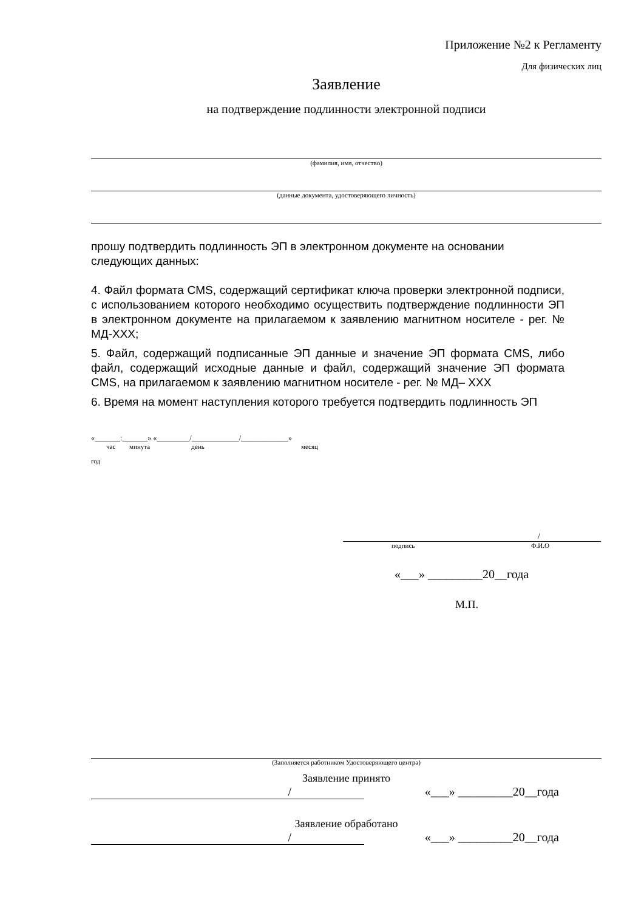Приложение №2 к Регламенту
Для физических лиц
Заявление
на подтверждение подлинности электронной подписи
(фамилия, имя, отчество)
(данные документа, удостоверяющего личность)
прошу подтвердить подлинность ЭП в электронном документе на основании следующих данных:
4. Файл формата CMS, содержащий сертификат ключа проверки электронной подписи, с использованием которого необходимо осуществить подтверждение подлинности ЭП в электронном документе на прилагаемом к заявлению магнитном носителе - рег. № МД-XXX;
5. Файл, содержащий подписанные ЭП данные и значение ЭП формата CMS, либо файл, содержащий исходные данные и файл, содержащий значение ЭП формата CMS, на прилагаемом к заявлению магнитном носителе - рег. № МД– XXX
6. Время на момент наступления которого требуется подтвердить подлинность ЭП
«_______:_______» «_________/_____________/_____________»
час минута день месяц
год
/
подпись Ф.И.О
«___» _________20__года
М.П.
(Заполняется работником Удостоверяющего центра)
Заявление принято
/ «___» _________20__года
Заявление обработано
/ «___» _________20__года